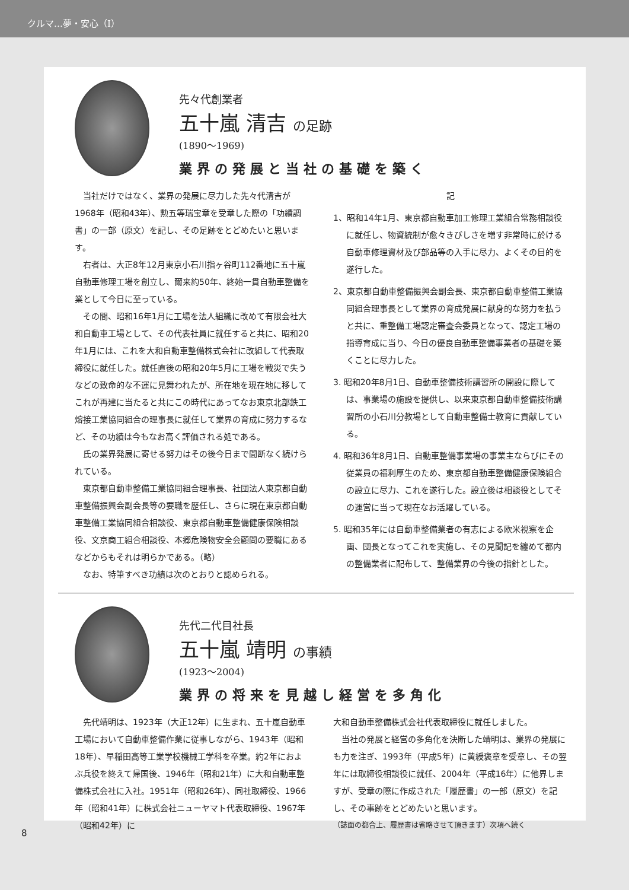クルマ…夢・安心（Ⅰ）
先々代創業者
五十嵐 清吉 の足跡
(1890〜1969)
業界の発展と当社の基礎を築く
当社だけではなく、業界の発展に尽力した先々代清吉が1968年（昭和43年）、勲五等瑞宝章を受章した際の「功績調書」の一部（原文）を記し、その足跡をとどめたいと思います。
右者は、大正8年12月東京小石川指ヶ谷町112番地に五十嵐自動車修理工場を創立し、爾来約50年、終始一貫自動車整備を業として今日に至っている。
その間、昭和16年1月に工場を法人組織に改めて有限会社大和自動車工場として、その代表社員に就任すると共に、昭和20年1月には、これを大和自動車整備株式会社に改組して代表取締役に就任した。就任直後の昭和20年5月に工場を戦災で失うなどの致命的な不運に見舞われたが、所在地を現在地に移してこれが再建に当たると共にこの時代にあってなお東京北部鉄工熔接工業協同組合の理事長に就任して業界の育成に努力するなど、その功績は今もなお高く評価される処である。
氏の業界発展に寄せる努力はその後今日まで間断なく続けられている。
東京都自動車整備工業協同組合理事長、社団法人東京都自動車整備振興会副会長等の要職を歴任し、さらに現在東京都自動車整備工業協同組合相談役、東京都自動車整備健康保険相談役、文京商工組合相談役、本郷危険物安全会顧問の要職にあるなどからもそれは明らかである。（略）
なお、特筆すべき功績は次のとおりと認められる。
記
1、昭和14年1月、東京都自動車加工修理工業組合常務相談役に就任し、物資統制が愈々きびしさを増す非常時に於ける自動車修理資材及び部品等の入手に尽力、よくその目的を遂行した。
2、東京都自動車整備振興会副会長、東京都自動車整備工業協同組合理事長として業界の育成発展に献身的な努力を払うと共に、重整備工場認定審査会委員となって、認定工場の指導育成に当り、今日の優良自動車整備事業者の基礎を築くことに尽力した。
3. 昭和20年8月1日、自動車整備技術講習所の開設に際しては、事業場の施設を提供し、以来東京都自動車整備技術講習所の小石川分教場として自動車整備士教育に貢献している。
4. 昭和36年8月1日、自動車整備事業場の事業主ならびにその従業員の福利厚生のため、東京都自動車整備健康保険組合の設立に尽力、これを遂行した。設立後は相談役としてその運営に当って現在なお活躍している。
5. 昭和35年には自動車整備業者の有志による欧米視察を企画、団長となってこれを実施し、その見聞記を纏めて都内の整備業者に配布して、整備業界の今後の指針とした。
先代二代目社長
五十嵐 靖明 の事績
(1923〜2004)
業界の将来を見越し経営を多角化
先代靖明は、1923年（大正12年）に生まれ、五十嵐自動車工場において自動車整備作業に従事しながら、1943年（昭和18年）、早稲田高等工業学校機械工学科を卒業。約2年におよぶ兵役を終えて帰国後、1946年（昭和21年）に大和自動車整備株式会社に入社。1951年（昭和26年）、同社取締役、1966年（昭和41年）に株式会社ニューヤマト代表取締役、1967年（昭和42年）に
大和自動車整備株式会社代表取締役に就任しました。
当社の発展と経営の多角化を決断した靖明は、業界の発展にも力を注ぎ、1993年（平成5年）に黄綬褒章を受章し、その翌年には取締役相談役に就任、2004年（平成16年）に他界しますが、受章の際に作成された「履歴書」の一部（原文）を記し、その事跡をとどめたいと思います。
（誌面の都合上、履歴書は省略させて頂きます）次項へ続く
8